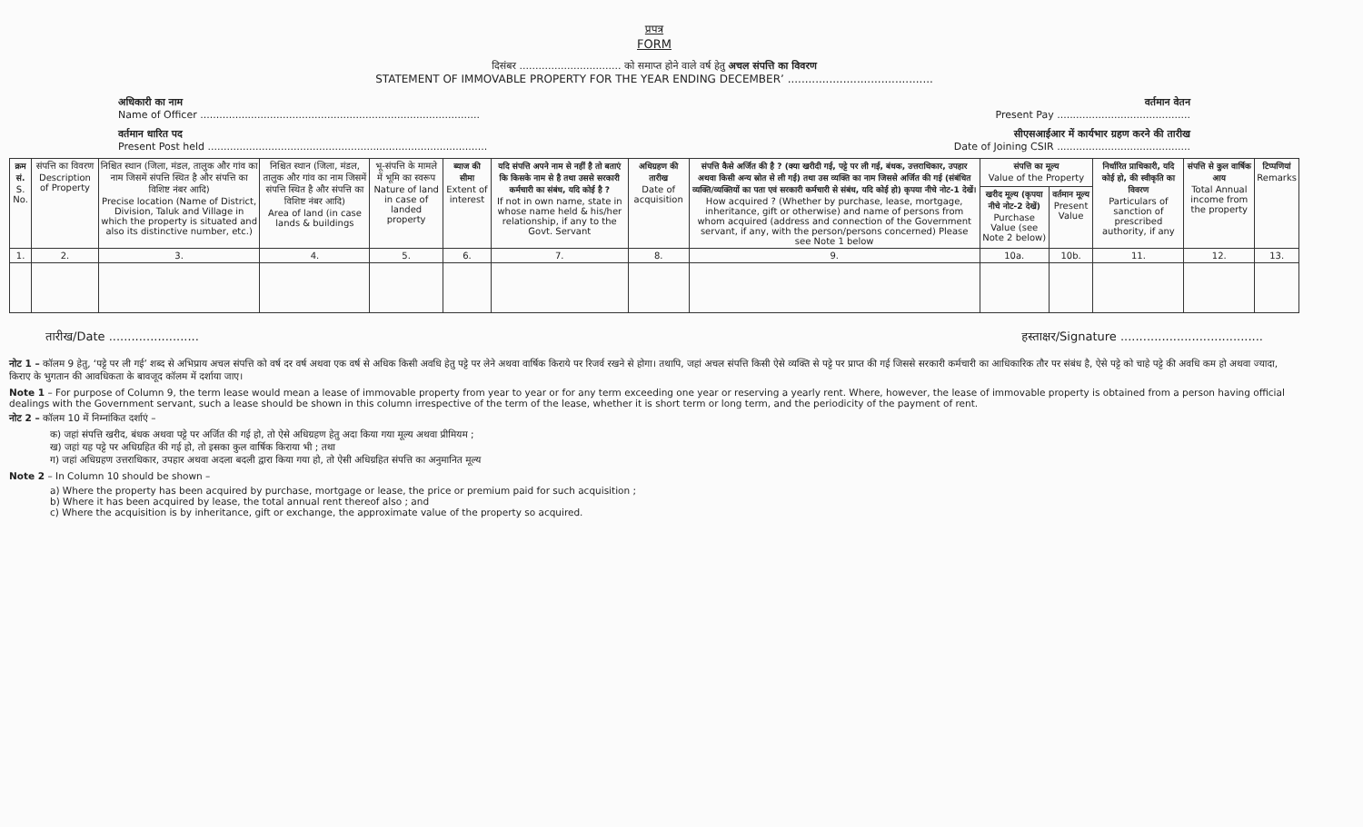प्रपत्र
FORM
दिसंबर ................................ को समाप्त होने वाले वर्ष हेतु अचल संपत्ति का विवरण
STATEMENT OF IMMOVABLE PROPERTY FOR THE YEAR ENDING DECEMBER’ ..........................................
अधिकारी का नाम
Name of Officer ........................................................................................
वर्तमान वेतन
Present Pay ..........................................
वर्तमान धारित पद
Present Post held ........................................................................................
सीएसआईआर में कार्यभार ग्रहण करने की तारीख
Date of Joining CSIR ..........................................
| क्रम सं. S. No. | संपत्ति का विवरण Description of Property | निश्चित स्थान (जिला, मंडल, तालुक और गांव का नाम जिसमें संपत्ति स्थित है और संपत्ति का विशिष्ट नंबर आदि) Precise location (Name of District, Division, Taluk and Village in which the property is situated and also its distinctive number, etc.) | निश्चित स्थान (जिला, मंडल, तालुक और गांव का नाम जिसमें संपत्ति स्थित है और संपत्ति का विशिष्ट नंबर आदि) Area of land (in case lands & buildings | भू-संपत्ति के मामले में भूमि का स्वरूप Nature of land in case of landed property | ब्याज की सीमा Extent of interest | यदि संपत्ति अपने नाम से नहीं है तो बताएं कि किसके नाम से है तथा उससे सरकारी कर्मचारी का संबंध, यदि कोई है ? If not in own name, state in whose name held & his/her relationship, if any to the Govt. Servant | अधिग्रहण की तारीख Date of acquisition | संपत्ति कैसे अर्जित की है ? (क्या खरीदी गई, पट्टे पर ली गई, बंधक, उत्तराधिकार, उपहार अथवा किसी अन्य स्रोत से ली गई) तथा उस व्यक्ति का नाम जिससे अर्जित की गई (संबंधित व्यक्ति/व्यक्तियों का पता एवं सरकारी कर्मचारी से संबंध, यदि कोई हो) कृपया नीचे नोट-1 देखें। How acquired ? (Whether by purchase, lease, mortgage, inheritance, gift or otherwise) and name of persons from whom acquired (address and connection of the Government servant, if any, with the person/persons concerned) Please see Note 1 below | संपत्ति का मूल्य Value of the Property | | निर्धारित प्राधिकारी, यदि कोई हो, की स्वीकृति का विवरण Particulars of sanction of prescribed authority, if any | संपत्ति से कुल वार्षिक आय Total Annual income from the property | टिप्पणियां Remarks |
| --- | --- | --- | --- | --- | --- | --- | --- | --- | --- | --- | --- | --- | --- |
| | | | | | | | | | खरीद मूल्य (कृपया नीचे नोट-2 देखें) Purchase Value (see Note 2 below) | वर्तमान मूल्य Present Value | | | |
| 1. | 2. | 3. | 4. | 5. | 6. | 7. | 8. | 9. | 10a. | 10b. | 11. | 12. | 13. |
तारीख/Date ........................
हस्ताक्षर/Signature ......................................
नोट 1 – कॉलम 9 हेतु, ‘पट्टे पर ली गई’ शब्द से अभिप्राय अचल संपत्ति को वर्ष दर वर्ष अथवा एक वर्ष से अधिक किसी अवधि हेतु पट्टे पर लेने अथवा वार्षिक किराये पर रिजर्व रखने से होगा। तथापि, जहां अचल संपत्ति किसी ऐसे व्यक्ति से पट्टे पर प्राप्त की गई जिससे सरकारी कर्मचारी का आधिकारिक तौर पर संबंध है, ऐसे पट्टे को चाहे पट्टे की अवधि कम हो अथवा ज्यादा, किराए के भुगतान की आवधिकता के बावजूद कॉलम में दर्शाया जाए।
Note 1 – For purpose of Column 9, the term lease would mean a lease of immovable property from year to year or for any term exceeding one year or reserving a yearly rent. Where, however, the lease of immovable property is obtained from a person having official dealings with the Government servant, such a lease should be shown in this column irrespective of the term of the lease, whether it is short term or long term, and the periodicity of the payment of rent.
नोट 2 – कॉलम 10 में निम्नांकित दर्शाएं –
क) जहां संपत्ति खरीद, बंधक अथवा पट्टे पर अर्जित की गई हो, तो ऐसे अधिग्रहण हेतु अदा किया गया मूल्य अथवा प्रीमियम ;
ख) जहां यह पट्टे पर अधिग्रहित की गई हो, तो इसका कुल वार्षिक किराया भी ; तथा
ग) जहां अधिग्रहण उत्तराधिकार, उपहार अथवा अदला बदली द्वारा किया गया हो, तो ऐसी अधिग्रहित संपत्ति का अनुमानित मूल्य
Note 2 – In Column 10 should be shown –
a) Where the property has been acquired by purchase, mortgage or lease, the price or premium paid for such acquisition ;
b) Where it has been acquired by lease, the total annual rent thereof also ; and
c) Where the acquisition is by inheritance, gift or exchange, the approximate value of the property so acquired.